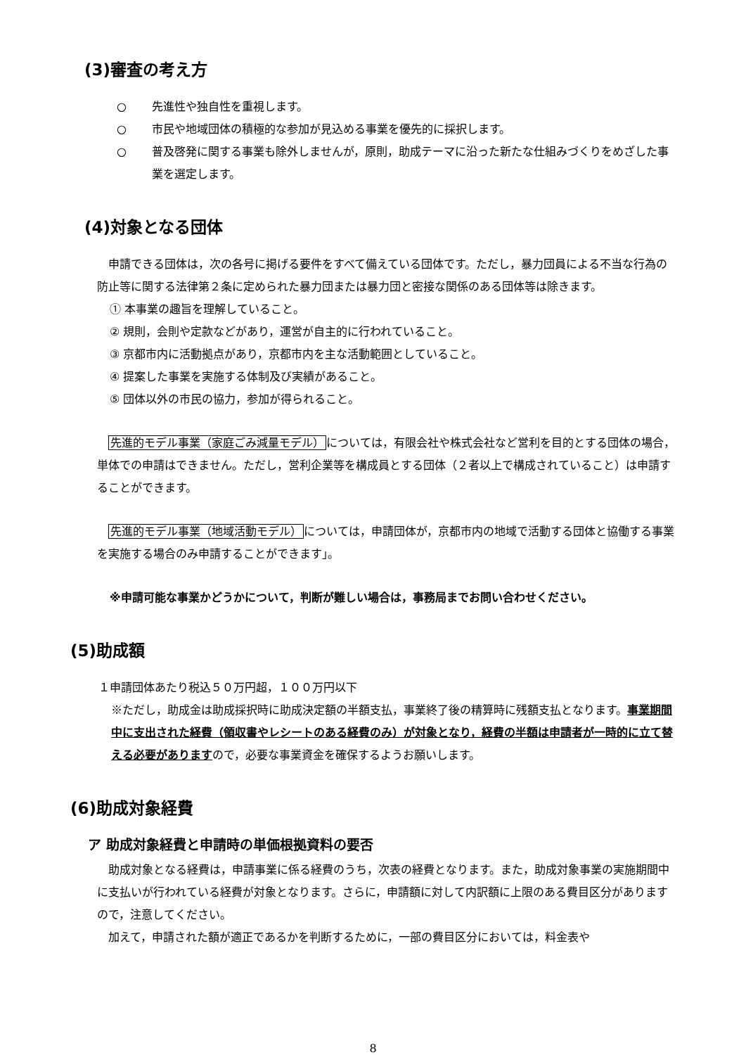(3)審査の考え方
○ 先進性や独自性を重視します。
○ 市民や地域団体の積極的な参加が見込める事業を優先的に採択します。
○ 普及啓発に関する事業も除外しませんが，原則，助成テーマに沿った新たな仕組みづくりをめざした事業を選定します。
(4)対象となる団体
　申請できる団体は，次の各号に掲げる要件をすべて備えている団体です。ただし，暴力団員による不当な行為の防止等に関する法律第２条に定められた暴力団または暴力団と密接な関係のある団体等は除きます。
① 本事業の趣旨を理解していること。
② 規則，会則や定款などがあり，運営が自主的に行われていること。
③ 京都市内に活動拠点があり，京都市内を主な活動範囲としていること。
④ 提案した事業を実施する体制及び実績があること。
⑤ 団体以外の市民の協力，参加が得られること。
　先進的モデル事業（家庭ごみ減量モデル）については，有限会社や株式会社など営利を目的とする団体の場合，単体での申請はできません。ただし，営利企業等を構成員とする団体（２者以上で構成されていること）は申請することができます。
　先進的モデル事業（地域活動モデル）については，申請団体が，京都市内の地域で活動する団体と協働する事業を実施する場合のみ申請することができます」。
※申請可能な事業かどうかについて，判断が難しい場合は，事務局までお問い合わせください。
(5)助成額
１申請団体あたり税込５０万円超，１００万円以下
※ただし，助成金は助成採択時に助成決定額の半額支払，事業終了後の精算時に残額支払となります。事業期間中に支出された経費（領収書やレシートのある経費のみ）が対象となり，経費の半額は申請者が一時的に立て替える必要がありますので，必要な事業資金を確保するようお願いします。
(6)助成対象経費
ア 助成対象経費と申請時の単価根拠資料の要否
　助成対象となる経費は，申請事業に係る経費のうち，次表の経費となります。また，助成対象事業の実施期間中に支払いが行われている経費が対象となります。さらに，申請額に対して内訳額に上限のある費目区分がありますので，注意してください。
　加えて，申請された額が適正であるかを判断するために，一部の費目区分においては，料金表や
8